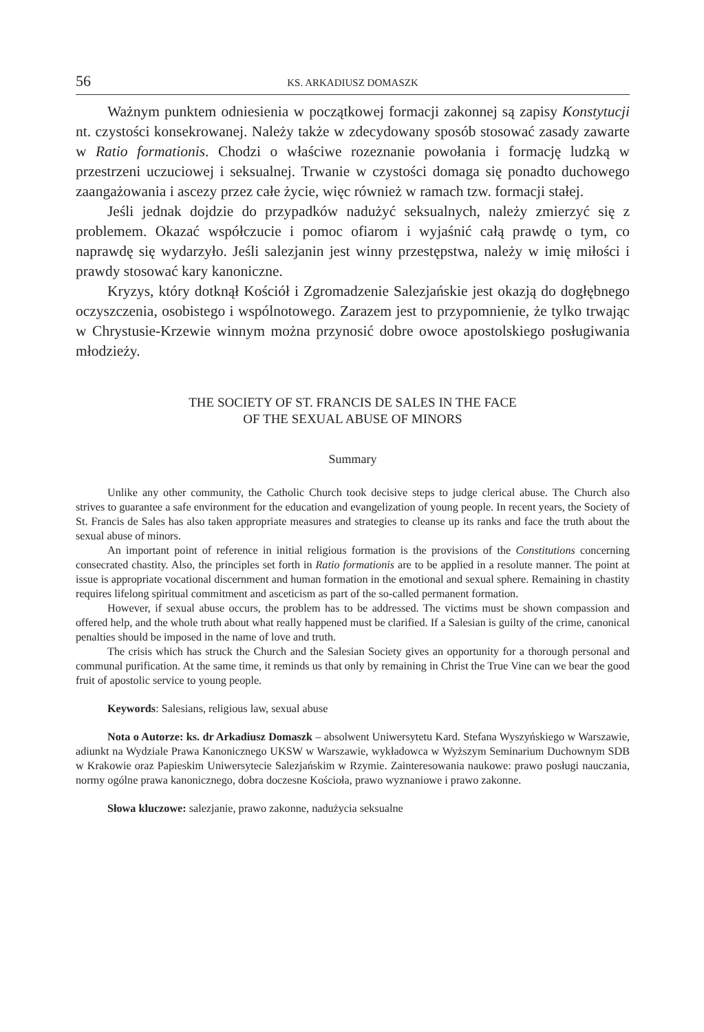56 KS. ARKADIUSZ DOMASZK
Ważnym punktem odniesienia w początkowej formacji zakonnej są zapisy Konstytucji nt. czystości konsekrowanej. Należy także w zdecydowany sposób stosować zasady zawarte w Ratio formationis. Chodzi o właściwe rozeznanie powołania i formację ludzką w przestrzeni uczuciowej i seksualnej. Trwanie w czystości domaga się ponadto duchowego zaangażowania i ascezy przez całe życie, więc również w ramach tzw. formacji stałej.
Jeśli jednak dojdzie do przypadków nadużyć seksualnych, należy zmierzyć się z problemem. Okazać współczucie i pomoc ofiarom i wyjaśnić całą prawdę o tym, co naprawdę się wydarzyło. Jeśli salezjanin jest winny przestępstwa, należy w imię miłości i prawdy stosować kary kanoniczne.
Kryzys, który dotknął Kościół i Zgromadzenie Salezjańskie jest okazją do dogłębnego oczyszczenia, osobistego i wspólnotowego. Zarazem jest to przypomnienie, że tylko trwając w Chrystusie-Krzewie winnym można przynosić dobre owoce apostolskiego posługiwania młodzieży.
THE SOCIETY OF ST. FRANCIS DE SALES IN THE FACE
OF THE SEXUAL ABUSE OF MINORS
Summary
Unlike any other community, the Catholic Church took decisive steps to judge clerical abuse. The Church also strives to guarantee a safe environment for the education and evangelization of young people. In recent years, the Society of St. Francis de Sales has also taken appropriate measures and strategies to cleanse up its ranks and face the truth about the sexual abuse of minors.
An important point of reference in initial religious formation is the provisions of the Constitutions concerning consecrated chastity. Also, the principles set forth in Ratio formationis are to be applied in a resolute manner. The point at issue is appropriate vocational discernment and human formation in the emotional and sexual sphere. Remaining in chastity requires lifelong spiritual commitment and asceticism as part of the so-called permanent formation.
However, if sexual abuse occurs, the problem has to be addressed. The victims must be shown compassion and offered help, and the whole truth about what really happened must be clarified. If a Salesian is guilty of the crime, canonical penalties should be imposed in the name of love and truth.
The crisis which has struck the Church and the Salesian Society gives an opportunity for a thorough personal and communal purification. At the same time, it reminds us that only by remaining in Christ the True Vine can we bear the good fruit of apostolic service to young people.
Keywords: Salesians, religious law, sexual abuse
Nota o Autorze: ks. dr Arkadiusz Domaszk – absolwent Uniwersytetu Kard. Stefana Wyszyńskiego w Warszawie, adiunkt na Wydziale Prawa Kanonicznego UKSW w Warszawie, wykładowca w Wyższym Seminarium Duchownym SDB w Krakowie oraz Papieskim Uniwersytecie Salezjańskim w Rzymie. Zainteresowania naukowe: prawo posługi nauczania, normy ogólne prawa kanonicznego, dobra doczesne Kościoła, prawo wyznaniowe i prawo zakonne.
Słowa kluczowe: salezjanie, prawo zakonne, nadużycia seksualne